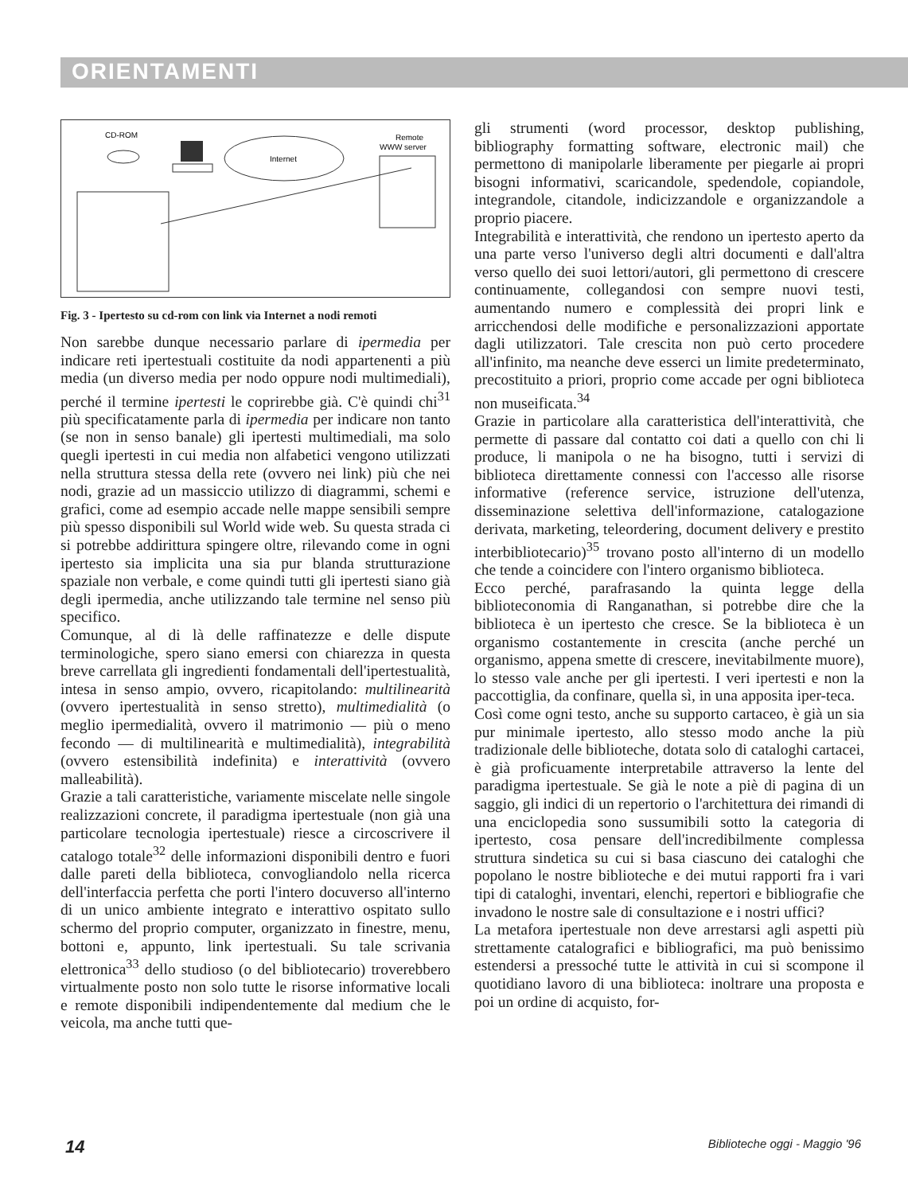ORIENTAMENTI
CD-ROM
Remote
WWW server
Internet
Fig. 3 - Ipertesto su cd-rom con link via Internet a nodi remoti
Non sarebbe dunque necessario parlare di ipermedia per indicare reti ipertestuali costituite da nodi appartenenti a più media (un diverso media per nodo oppure nodi multimediali), perché il termine ipertesti le coprirebbe già. C'è quindi chi<sup>31</sup> più specificatamente parla di ipermedia per indicare non tanto (se non in senso banale) gli ipertesti multimediali, ma solo quegli ipertesti in cui media non alfabetici vengono utilizzati nella struttura stessa della rete (ovvero nei link) più che nei nodi, grazie ad un massiccio utilizzo di diagrammi, schemi e grafici, come ad esempio accade nelle mappe sensibili sempre più spesso disponibili sul World wide web. Su questa strada ci si potrebbe addirittura spingere oltre, rilevando come in ogni ipertesto sia implicita una sia pur blanda strutturazione spaziale non verbale, e come quindi tutti gli ipertesti siano già degli ipermedia, anche utilizzando tale termine nel senso più specifico.
Comunque, al di là delle raffinatezze e delle dispute terminologiche, spero siano emersi con chiarezza in questa breve carrellata gli ingredienti fondamentali dell'ipertestualità, intesa in senso ampio, ovvero, ricapitolando: multilinearità (ovvero ipertestualità in senso stretto), multimedialità (o meglio ipermedialità, ovvero il matrimonio — più o meno fecondo — di multilinearità e multimedialità), integrabilità (ovvero estensibilità indefinita) e interattività (ovvero malleabilità).
Grazie a tali caratteristiche, variamente miscelate nelle singole realizzazioni concrete, il paradigma ipertestuale (non già una particolare tecnologia ipertestuale) riesce a circoscrivere il catalogo totale<sup>32</sup> delle informazioni disponibili dentro e fuori dalle pareti della biblioteca, convogliandolo nella ricerca dell'interfaccia perfetta che porti l'intero docuverso all'interno di un unico ambiente integrato e interattivo ospitato sullo schermo del proprio computer, organizzato in finestre, menu, bottoni e, appunto, link ipertestuali. Su tale scrivania elettronica<sup>33</sup> dello studioso (o del bibliotecario) troverebbero virtualmente posto non solo tutte le risorse informative locali e remote disponibili indipendentemente dal medium che le veicola, ma anche tutti que-
gli strumenti (word processor, desktop publishing, bibliography formatting software, electronic mail) che permettono di manipolarle liberamente per piegarle ai propri bisogni informativi, scaricandole, spedendole, copiandole, integrandole, citandole, indicizzandole e organizzandole a proprio piacere.
Integrabilità e interattività, che rendono un ipertesto aperto da una parte verso l'universo degli altri documenti e dall'altra verso quello dei suoi lettori/autori, gli permettono di crescere continuamente, collegandosi con sempre nuovi testi, aumentando numero e complessità dei propri link e arricchendosi delle modifiche e personalizzazioni apportate dagli utilizzatori. Tale crescita non può certo procedere all'infinito, ma neanche deve esserci un limite predeterminato, precostituito a priori, proprio come accade per ogni biblioteca non museificata.<sup>34</sup>
Grazie in particolare alla caratteristica dell'interattività, che permette di passare dal contatto coi dati a quello con chi li produce, li manipola o ne ha bisogno, tutti i servizi di biblioteca direttamente connessi con l'accesso alle risorse informative (reference service, istruzione dell'utenza, disseminazione selettiva dell'informazione, catalogazione derivata, marketing, teleordering, document delivery e prestito interbibliotecario)<sup>35</sup> trovano posto all'interno di un modello che tende a coincidere con l'intero organismo biblioteca.
Ecco perché, parafrasando la quinta legge della biblioteconomia di Ranganathan, si potrebbe dire che la biblioteca è un ipertesto che cresce. Se la biblioteca è un organismo costantemente in crescita (anche perché un organismo, appena smette di crescere, inevitabilmente muore), lo stesso vale anche per gli ipertesti. I veri ipertesti e non la paccottiglia, da confinare, quella sì, in una apposita iper-teca.
Così come ogni testo, anche su supporto cartaceo, è già un sia pur minimale ipertesto, allo stesso modo anche la più tradizionale delle biblioteche, dotata solo di cataloghi cartacei, è già proficuamente interpretabile attraverso la lente del paradigma ipertestuale. Se già le note a piè di pagina di un saggio, gli indici di un repertorio o l'architettura dei rimandi di una enciclopedia sono sussumibili sotto la categoria di ipertesto, cosa pensare dell'incredibilmente complessa struttura sindetica su cui si basa ciascuno dei cataloghi che popolano le nostre biblioteche e dei mutui rapporti fra i vari tipi di cataloghi, inventari, elenchi, repertori e bibliografie che invadono le nostre sale di consultazione e i nostri uffici?
La metafora ipertestuale non deve arrestarsi agli aspetti più strettamente catalografici e bibliografici, ma può benissimo estendersi a pressoché tutte le attività in cui si scompone il quotidiano lavoro di una biblioteca: inoltrare una proposta e poi un ordine di acquisto, for-
14 Biblioteche oggi - Maggio '96